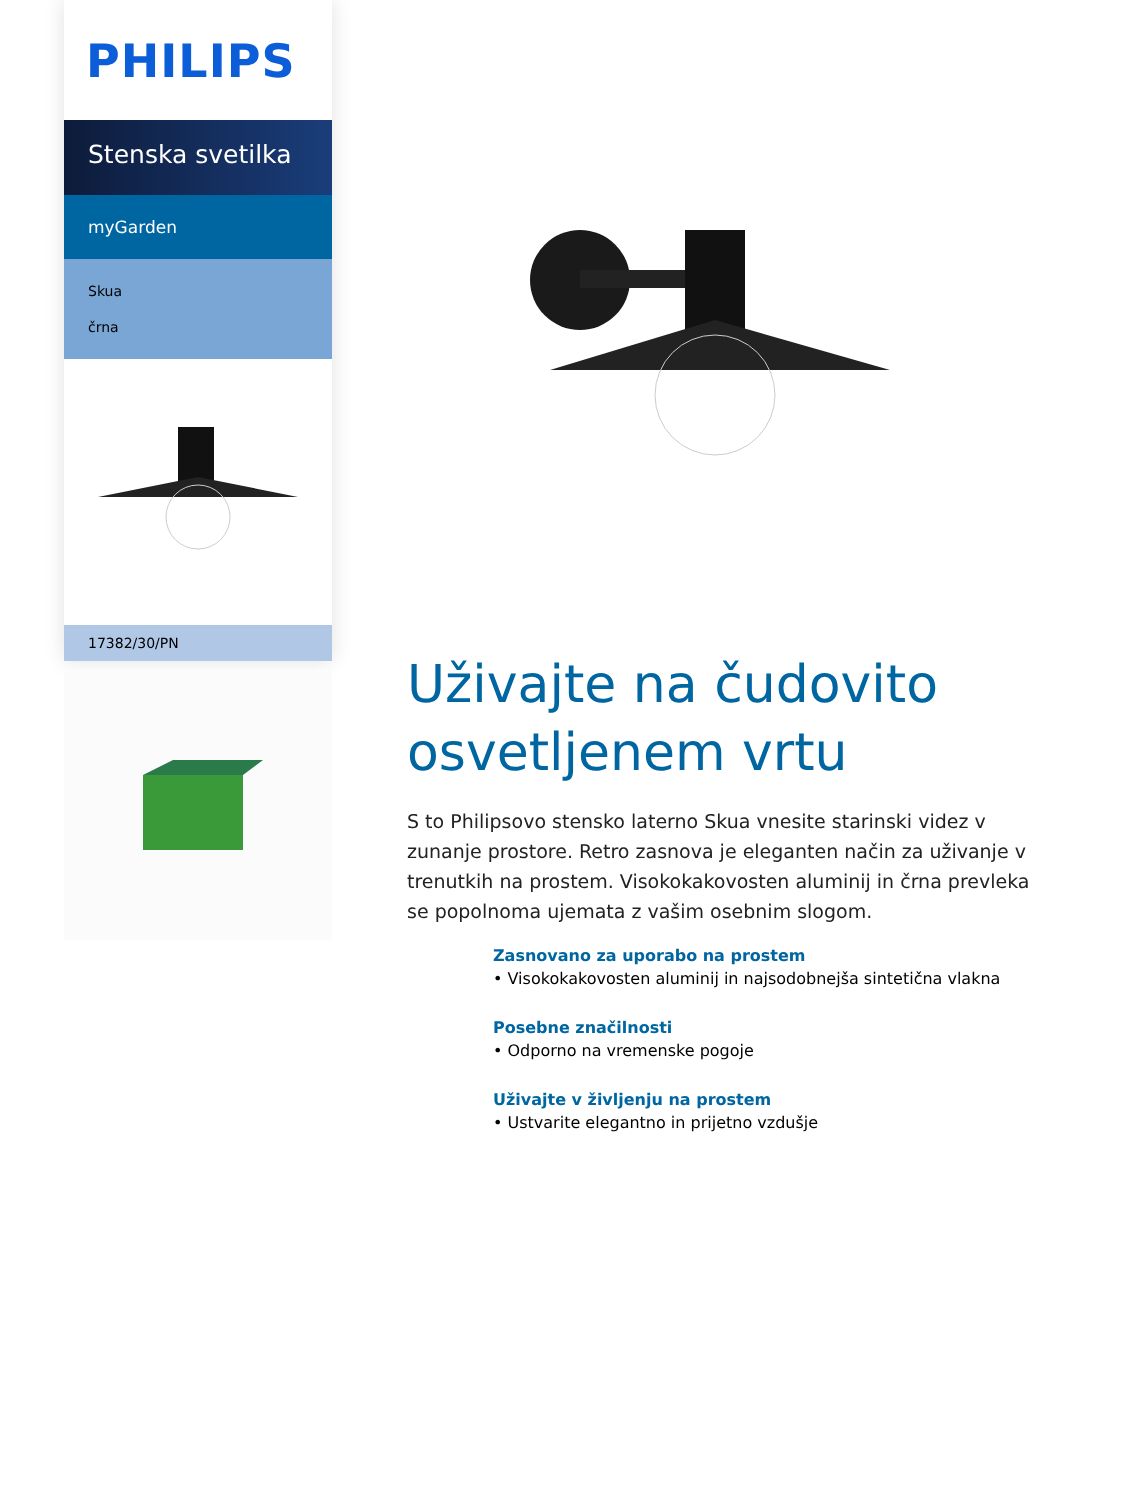PHILIPS
Stenska svetilka
myGarden
Skua
črna
17382/30/PN
Uživajte na čudovito osvetljenem vrtu
S to Philipsovo stensko laterno Skua vnesite starinski videz v zunanje prostore. Retro zasnova je eleganten način za uživanje v trenutkih na prostem. Visokokakovosten aluminij in črna prevleka se popolnoma ujemata z vašim osebnim slogom.
Zasnovano za uporabo na prostem
• Visokokakovosten aluminij in najsodobnejša sintetična vlakna
Posebne značilnosti
• Odporno na vremenske pogoje
Uživajte v življenju na prostem
• Ustvarite elegantno in prijetno vzdušje